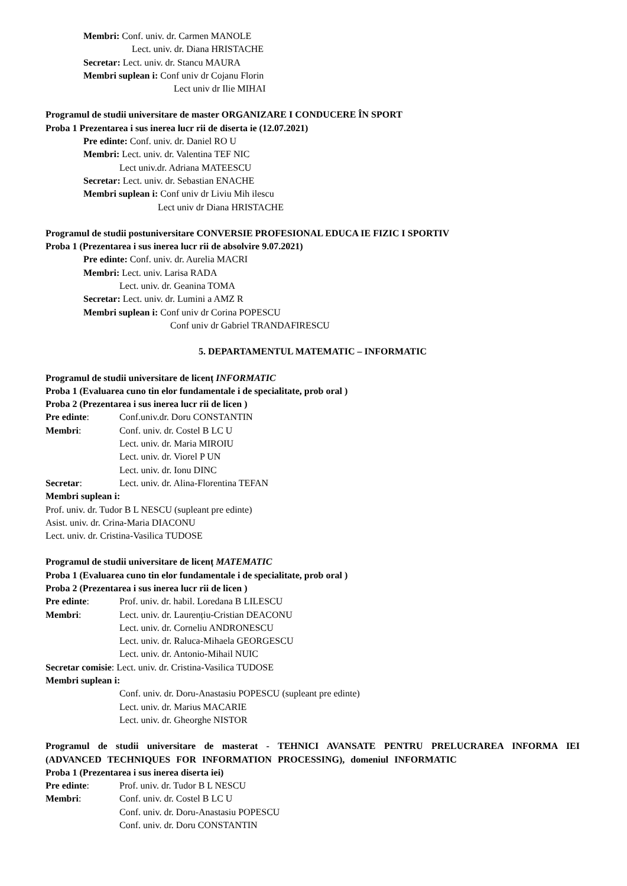Membri: Conf. univ. dr. Carmen MANOLE
Lect. univ. dr. Diana HRISTACHE
Secretar: Lect. univ. dr. Stancu MAURA
Membri suplean i: Conf univ dr Cojanu Florin
Lect univ dr Ilie MIHAI
Programul de studii universitare de master ORGANIZARE I CONDUCERE ÎN SPORT
Proba 1 Prezentarea i sus inerea lucr rii de diserta ie (12.07.2021)
Pre edinte: Conf. univ. dr. Daniel RO U
Membri: Lect. univ. dr. Valentina TEF NIC
Lect univ.dr. Adriana MATEESCU
Secretar: Lect. univ. dr. Sebastian ENACHE
Membri suplean i: Conf univ dr Liviu Mih ilescu
Lect univ dr Diana HRISTACHE
Programul de studii postuniversitare CONVERSIE PROFESIONAL EDUCA IE FIZIC I SPORTIV
Proba 1 (Prezentarea i sus inerea lucr rii de absolvire 9.07.2021)
Pre edinte: Conf. univ. dr. Aurelia MACRI
Membri: Lect. univ. Larisa RADA
Lect. univ. dr. Geanina TOMA
Secretar: Lect. univ. dr. Lumini a AMZ R
Membri suplean i: Conf univ dr Corina POPESCU
Conf univ dr Gabriel TRANDAFIRESCU
5. DEPARTAMENTUL MATEMATIC – INFORMATIC
Programul de studii universitare de licenț INFORMATIC
Proba 1 (Evaluarea cuno tin elor fundamentale i de specialitate, prob oral )
Proba 2 (Prezentarea i sus inerea lucr rii de licen )
Pre edinte: Conf.univ.dr. Doru CONSTANTIN
Membri: Conf. univ. dr. Costel B LC U
Lect. univ. dr. Maria MIROIU
Lect. univ. dr. Viorel P UN
Lect. univ. dr. Ionu DINC
Secretar: Lect. univ. dr. Alina-Florentina TEFAN
Membri suplean i:
Prof. univ. dr. Tudor B L NESCU (supleant pre edinte)
Asist. univ. dr. Crina-Maria DIACONU
Lect. univ. dr. Cristina-Vasilica TUDOSE
Programul de studii universitare de licenț MATEMATIC
Proba 1 (Evaluarea cuno tin elor fundamentale i de specialitate, prob oral )
Proba 2 (Prezentarea i sus inerea lucr rii de licen )
Pre edinte: Prof. univ. dr. habil. Loredana B LILESCU
Membri: Lect. univ. dr. Laurențiu-Cristian DEACONU
Lect. univ. dr. Corneliu ANDRONESCU
Lect. univ. dr. Raluca-Mihaela GEORGESCU
Lect. univ. dr. Antonio-Mihail NUIC
Secretar comisie: Lect. univ. dr. Cristina-Vasilica TUDOSE
Membri suplean i:
Conf. univ. dr. Doru-Anastasiu POPESCU (supleant pre edinte)
Lect. univ. dr. Marius MACARIE
Lect. univ. dr. Gheorghe NISTOR
Programul de studii universitare de masterat - TEHNICI AVANSATE PENTRU PRELUCRAREA INFORMA IEI (ADVANCED TECHNIQUES FOR INFORMATION PROCESSING), domeniul INFORMATIC
Proba 1 (Prezentarea i sus inerea diserta iei)
Pre edinte: Prof. univ. dr. Tudor B L NESCU
Membri: Conf. univ. dr. Costel B LC U
Conf. univ. dr. Doru-Anastasiu POPESCU
Conf. univ. dr. Doru CONSTANTIN